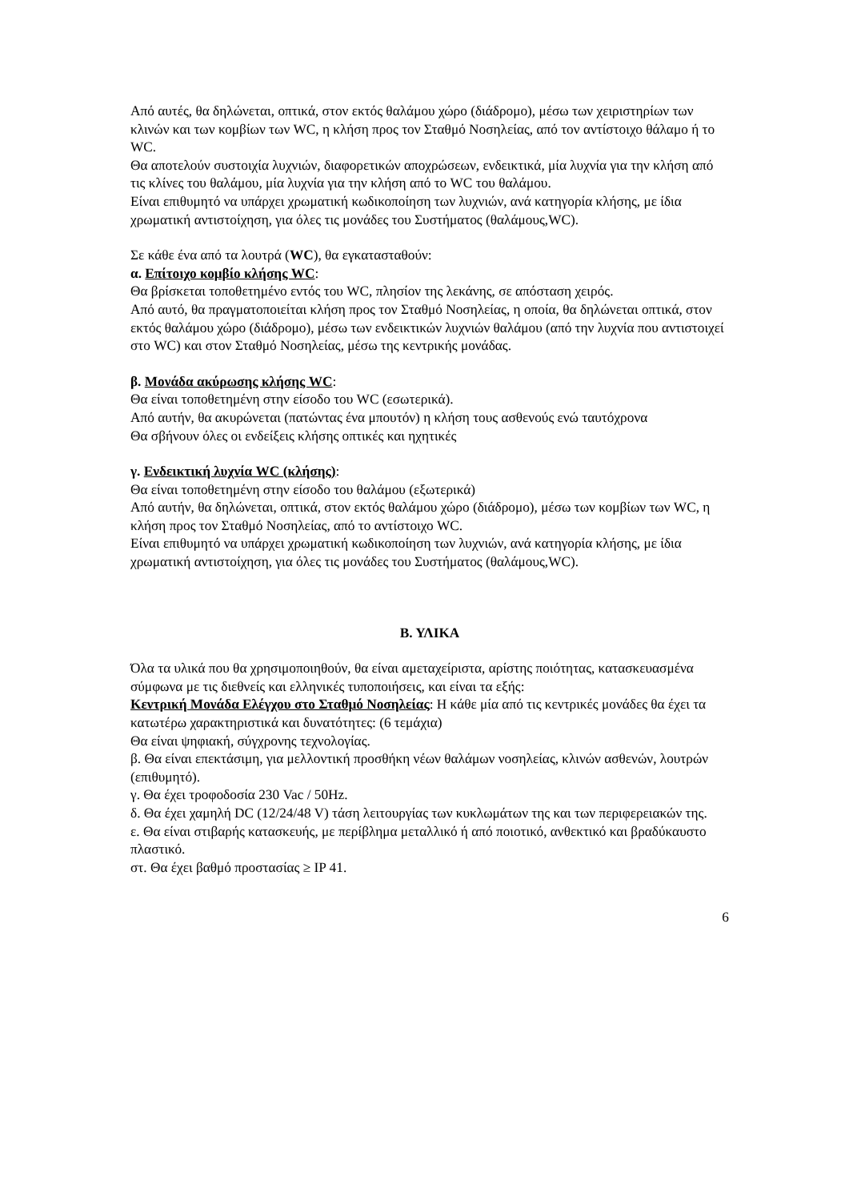Από αυτές, θα δηλώνεται, οπτικά, στον εκτός θαλάμου χώρο (διάδρομο), μέσω των χειριστηρίων των κλινών και των κομβίων των WC, η κλήση προς τον Σταθμό Νοσηλείας, από τον αντίστοιχο θάλαμο ή το WC.
Θα αποτελούν συστοιχία λυχνιών, διαφορετικών αποχρώσεων, ενδεικτικά, μία λυχνία για την κλήση από τις κλίνες του θαλάμου, μία λυχνία για την κλήση από το WC του θαλάμου.
Είναι επιθυμητό να υπάρχει χρωματική κωδικοποίηση των λυχνιών, ανά κατηγορία κλήσης, με ίδια χρωματική αντιστοίχηση, για όλες τις μονάδες του Συστήματος (θαλάμους,WC).
Σε κάθε ένα από τα λουτρά (WC), θα εγκατασταθούν:
α. Επίτοιχο κομβίο κλήσης WC:
Θα βρίσκεται τοποθετημένο εντός του WC, πλησίον της λεκάνης, σε απόσταση χειρός.
Από αυτό, θα πραγματοποιείται κλήση προς τον Σταθμό Νοσηλείας, η οποία, θα δηλώνεται οπτικά, στον εκτός θαλάμου χώρο (διάδρομο), μέσω των ενδεικτικών λυχνιών θαλάμου (από την λυχνία που αντιστοιχεί στο WC) και στον Σταθμό Νοσηλείας, μέσω της κεντρικής μονάδας.
β. Μονάδα ακύρωσης κλήσης WC:
Θα είναι τοποθετημένη στην είσοδο του WC (εσωτερικά).
Από αυτήν, θα ακυρώνεται (πατώντας ένα μπουτόν) η κλήση τους ασθενούς ενώ ταυτόχρονα
Θα σβήνουν όλες οι ενδείξεις κλήσης οπτικές και ηχητικές
γ. Ενδεικτική λυχνία WC (κλήσης):
Θα είναι τοποθετημένη στην είσοδο του θαλάμου (εξωτερικά)
Από αυτήν, θα δηλώνεται, οπτικά, στον εκτός θαλάμου χώρο (διάδρομο), μέσω των κομβίων των WC, η κλήση προς τον Σταθμό Νοσηλείας, από το αντίστοιχο WC.
Είναι επιθυμητό να υπάρχει χρωματική κωδικοποίηση των λυχνιών, ανά κατηγορία κλήσης, με ίδια χρωματική αντιστοίχηση, για όλες τις μονάδες του Συστήματος (θαλάμους,WC).
Β. ΥΛΙΚΑ
Όλα τα υλικά που θα χρησιμοποιηθούν, θα είναι αμεταχείριστα, αρίστης ποιότητας, κατασκευασμένα σύμφωνα με τις διεθνείς και ελληνικές τυποποιήσεις, και είναι τα εξής:
Κεντρική Μονάδα Ελέγχου στο Σταθμό Νοσηλείας: Η κάθε μία από τις κεντρικές μονάδες θα έχει τα κατωτέρω χαρακτηριστικά και δυνατότητες: (6 τεμάχια)
Θα είναι ψηφιακή, σύγχρονης τεχνολογίας.
β. Θα είναι επεκτάσιμη, για μελλοντική προσθήκη νέων θαλάμων νοσηλείας, κλινών ασθενών, λουτρών (επιθυμητό).
γ. Θα έχει τροφοδοσία 230 Vac / 50Hz.
δ. Θα έχει χαμηλή DC (12/24/48 V) τάση λειτουργίας των κυκλωμάτων της και των περιφερειακών της.
ε. Θα είναι στιβαρής κατασκευής, με περίβλημα μεταλλικό ή από ποιοτικό, ανθεκτικό και βραδύκαυστο πλαστικό.
στ. Θα έχει βαθμό προστασίας ≥ IP 41.
6